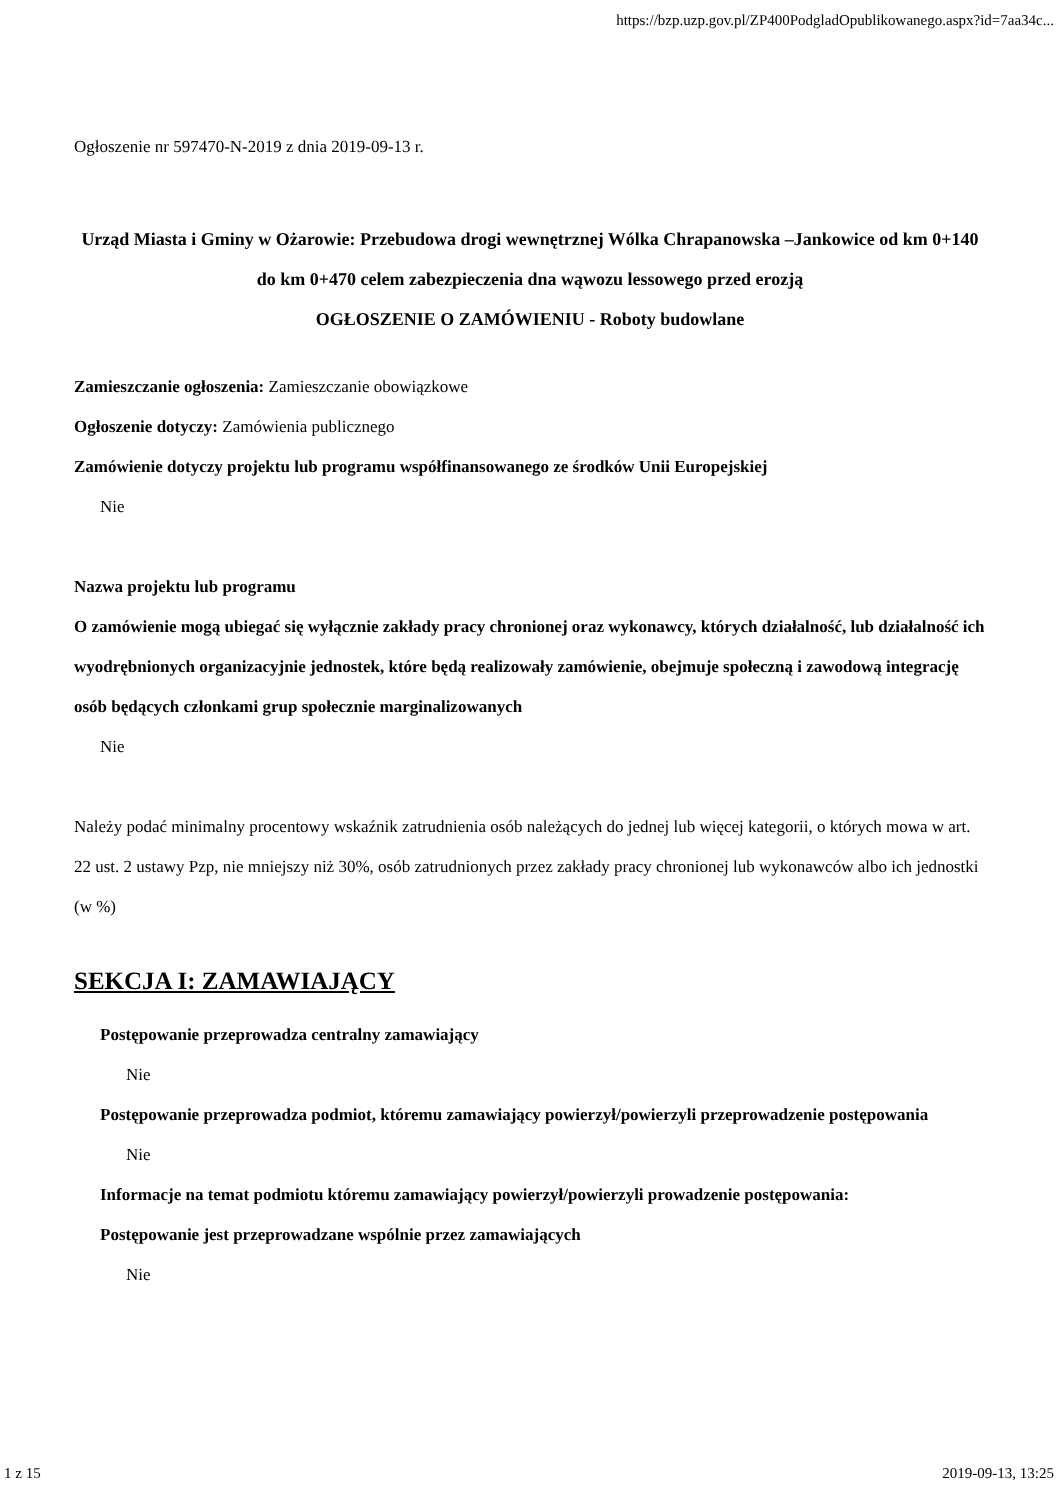https://bzp.uzp.gov.pl/ZP400PodgladOpublikowanego.aspx?id=7aa34c...
Ogłoszenie nr 597470-N-2019 z dnia 2019-09-13 r.
Urząd Miasta i Gminy w Ożarowie: Przebudowa drogi wewnętrznej Wólka Chrapanowska –Jankowice od km 0+140 do km 0+470 celem zabezpieczenia dna wąwozu lessowego przed erozją
OGŁOSZENIE O ZAMÓWIENIU - Roboty budowlane
Zamieszczanie ogłoszenia: Zamieszczanie obowiązkowe
Ogłoszenie dotyczy: Zamówienia publicznego
Zamówienie dotyczy projektu lub programu współfinansowanego ze środków Unii Europejskiej
Nie
Nazwa projektu lub programu
O zamówienie mogą ubiegać się wyłącznie zakłady pracy chronionej oraz wykonawcy, których działalność, lub działalność ich wyodrębnionych organizacyjnie jednostek, które będą realizowały zamówienie, obejmuje społeczną i zawodową integrację osób będących członkami grup społecznie marginalizowanych
Nie
Należy podać minimalny procentowy wskaźnik zatrudnienia osób należących do jednej lub więcej kategorii, o których mowa w art. 22 ust. 2 ustawy Pzp, nie mniejszy niż 30%, osób zatrudnionych przez zakłady pracy chronionej lub wykonawców albo ich jednostki (w %)
SEKCJA I: ZAMAWIAJĄCY
Postępowanie przeprowadza centralny zamawiający
Nie
Postępowanie przeprowadza podmiot, któremu zamawiający powierzył/powierzyli przeprowadzenie postępowania
Nie
Informacje na temat podmiotu któremu zamawiający powierzył/powierzyli prowadzenie postępowania:
Postępowanie jest przeprowadzane wspólnie przez zamawiających
Nie
1 z 15 2019-09-13, 13:25